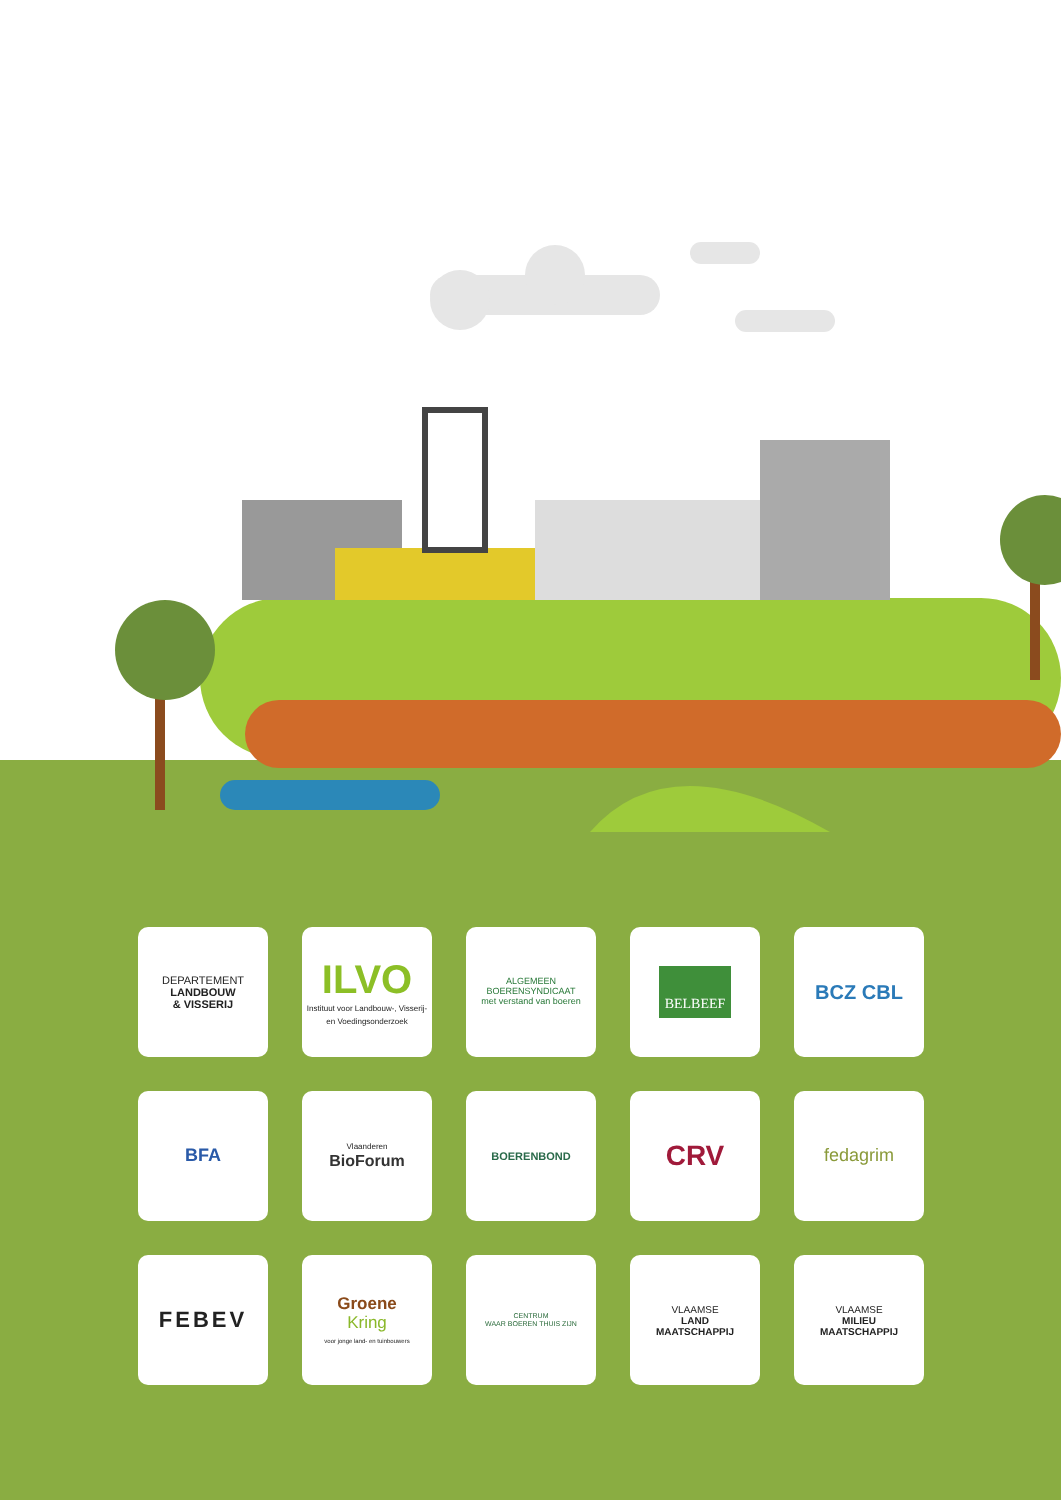DEPARTEMENT
LANDBOUW
& VISSERIJ
ILVO
Instituut voor Landbouw-, Visserij- en Voedingsonderzoek
ALGEMEEN
BOERENSYNDICAAT
met verstand van boeren
BELBEEF
BCZ CBL
BFA
Vlaanderen
BioForum
BOERENBOND
CRV
fedagrim
FEBEV
Groene
Kring
voor jonge land- en tuinbouwers
CENTRUM
WAAR BOEREN THUIS ZIJN
VLAAMSE
LAND
MAATSCHAPPIJ
VLAAMSE
MILIEU
MAATSCHAPPIJ